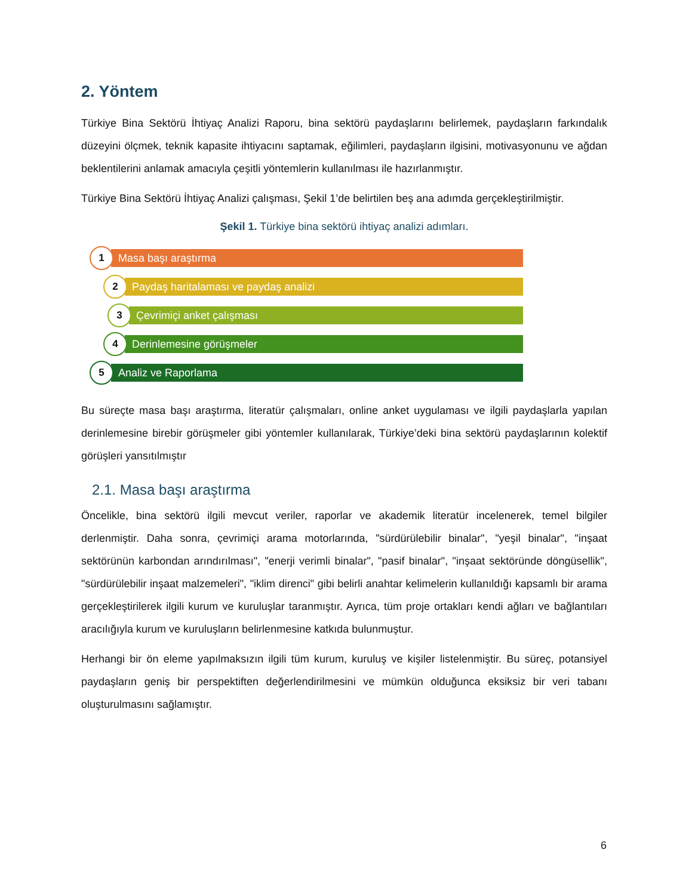2. Yöntem
Türkiye Bina Sektörü İhtiyaç Analizi Raporu, bina sektörü paydaşlarını belirlemek, paydaşların farkındalık düzeyini ölçmek, teknik kapasite ihtiyacını saptamak, eğilimleri, paydaşların ilgisini, motivasyonunu ve ağdan beklentilerini anlamak amacıyla çeşitli yöntemlerin kullanılması ile hazırlanmıştır.
Türkiye Bina Sektörü İhtiyaç Analizi çalışması, Şekil 1’de belirtilen beş ana adımda gerçekleştirilmiştir.
Şekil 1. Türkiye bina sektörü ihtiyaç analizi adımları.
1
Masa başı araştırma
2
Paydaş haritalaması ve paydaş analizi
3
Çevrimiçi anket çalışması
4
Derinlemesine görüşmeler
5
Analiz ve Raporlama
Bu süreçte masa başı araştırma, literatür çalışmaları, online anket uygulaması ve ilgili paydaşlarla yapılan derinlemesine birebir görüşmeler gibi yöntemler kullanılarak, Türkiye’deki bina sektörü paydaşlarının kolektif görüşleri yansıtılmıştır
2.1. Masa başı araştırma
Öncelikle, bina sektörü ilgili mevcut veriler, raporlar ve akademik literatür incelenerek, temel bilgiler derlenmiştir. Daha sonra, çevrimiçi arama motorlarında, "sürdürülebilir binalar", "yeşil binalar", "inşaat sektörünün karbondan arındırılması", "enerji verimli binalar", "pasif binalar", "inşaat sektöründe döngüsellik", "sürdürülebilir inşaat malzemeleri", "iklim direnci" gibi belirli anahtar kelimelerin kullanıldığı kapsamlı bir arama gerçekleştirilerek ilgili kurum ve kuruluşlar taranmıştır. Ayrıca, tüm proje ortakları kendi ağları ve bağlantıları aracılığıyla kurum ve kuruluşların belirlenmesine katkıda bulunmuştur.
Herhangi bir ön eleme yapılmaksızın ilgili tüm kurum, kuruluş ve kişiler listelenmiştir. Bu süreç, potansiyel paydaşların geniş bir perspektiften değerlendirilmesini ve mümkün olduğunca eksiksiz bir veri tabanı oluşturulmasını sağlamıştır.
6